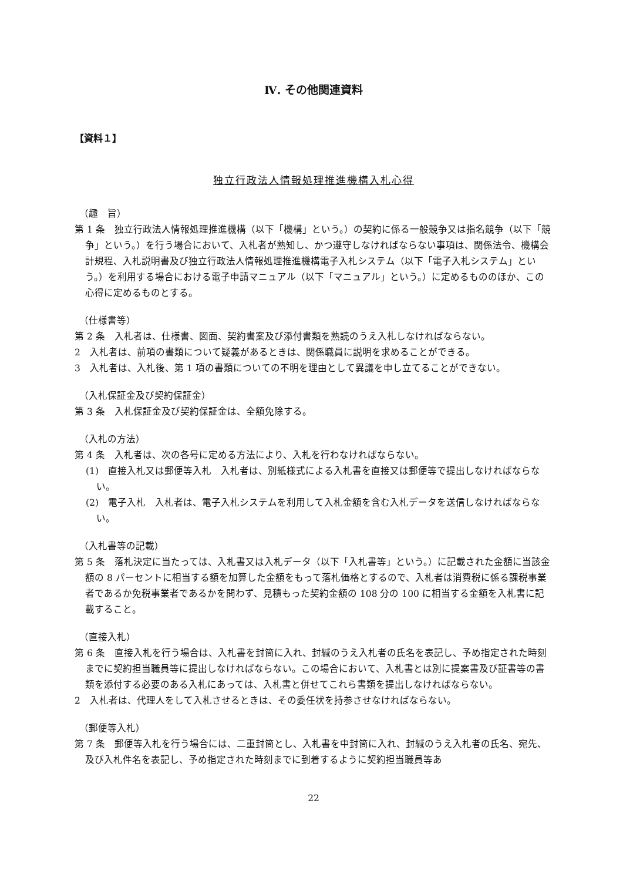Ⅳ. その他関連資料
【資料１】
独立行政法人情報処理推進機構入札心得
（趣　旨）
第 1 条　独立行政法人情報処理推進機構（以下「機構」という。）の契約に係る一般競争又は指名競争（以下「競争」という。）を行う場合において、入札者が熟知し、かつ遵守しなければならない事項は、関係法令、機構会計規程、入札説明書及び独立行政法人情報処理推進機構電子入札システム（以下「電子入札システム」という。）を利用する場合における電子申請マニュアル（以下「マニュアル」という。）に定めるもののほか、この心得に定めるものとする。
（仕様書等）
第 2 条　入札者は、仕様書、図面、契約書案及び添付書類を熟読のうえ入札しなければならない。
2　入札者は、前項の書類について疑義があるときは、関係職員に説明を求めることができる。
3　入札者は、入札後、第 1 項の書類についての不明を理由として異議を申し立てることができない。
（入札保証金及び契約保証金）
第 3 条　入札保証金及び契約保証金は、全額免除する。
（入札の方法）
第 4 条　入札者は、次の各号に定める方法により、入札を行わなければならない。
(1)　直接入札又は郵便等入札　入札者は、別紙様式による入札書を直接又は郵便等で提出しなければならない。
(2)　電子入札　入札者は、電子入札システムを利用して入札金額を含む入札データを送信しなければならない。
（入札書等の記載）
第 5 条　落札決定に当たっては、入札書又は入札データ（以下「入札書等」という。）に記載された金額に当該金額の 8 パーセントに相当する額を加算した金額をもって落札価格とするので、入札者は消費税に係る課税事業者であるか免税事業者であるかを問わず、見積もった契約金額の 108 分の 100 に相当する金額を入札書に記載すること。
（直接入札）
第 6 条　直接入札を行う場合は、入札書を封筒に入れ、封緘のうえ入札者の氏名を表記し、予め指定された時刻までに契約担当職員等に提出しなければならない。この場合において、入札書とは別に提案書及び証書等の書類を添付する必要のある入札にあっては、入札書と併せてこれら書類を提出しなければならない。
2　入札者は、代理人をして入札させるときは、その委任状を持参させなければならない。
（郵便等入札）
第 7 条　郵便等入札を行う場合には、二重封筒とし、入札書を中封筒に入れ、封緘のうえ入札者の氏名、宛先、及び入札件名を表記し、予め指定された時刻までに到着するように契約担当職員等あ
22